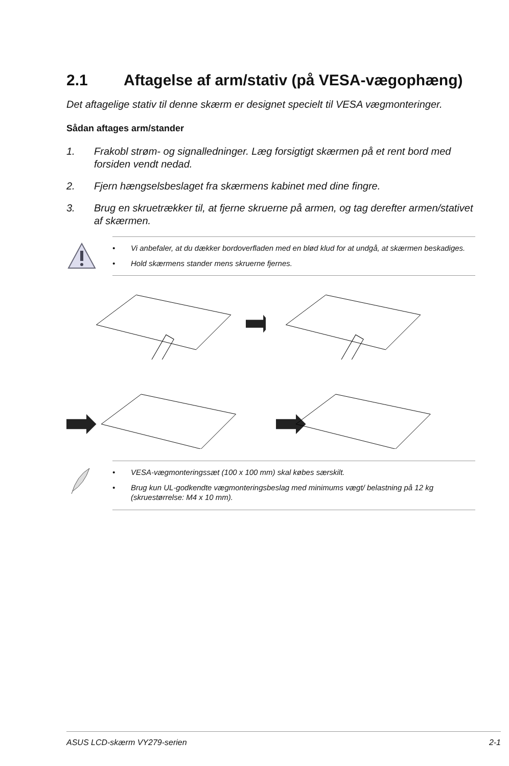2.1 Aftagelse af arm/stativ (på VESA-vægophæng)
Det aftagelige stativ til denne skærm er designet specielt til VESA vægmonteringer.
Sådan aftages arm/stander
1. Frakobl strøm- og signalledninger. Læg forsigtigt skærmen på et rent bord med forsiden vendt nedad.
2. Fjern hængselsbeslaget fra skærmens kabinet med dine fingre.
3. Brug en skruetrækker til, at fjerne skruerne på armen, og tag derefter armen/stativet af skærmen.
• Vi anbefaler, at du dækker bordoverfladen med en blød klud for at undgå, at skærmen beskadiges.
• Hold skærmens stander mens skruerne fjernes.
• VESA-vægmonteringssæt (100 x 100 mm) skal købes særskilt.
• Brug kun UL-godkendte vægmonteringsbeslag med minimums vægt/ belastning på 12 kg (skruestørrelse: M4 x 10 mm).
ASUS LCD-skærm VY279-serien 2-1